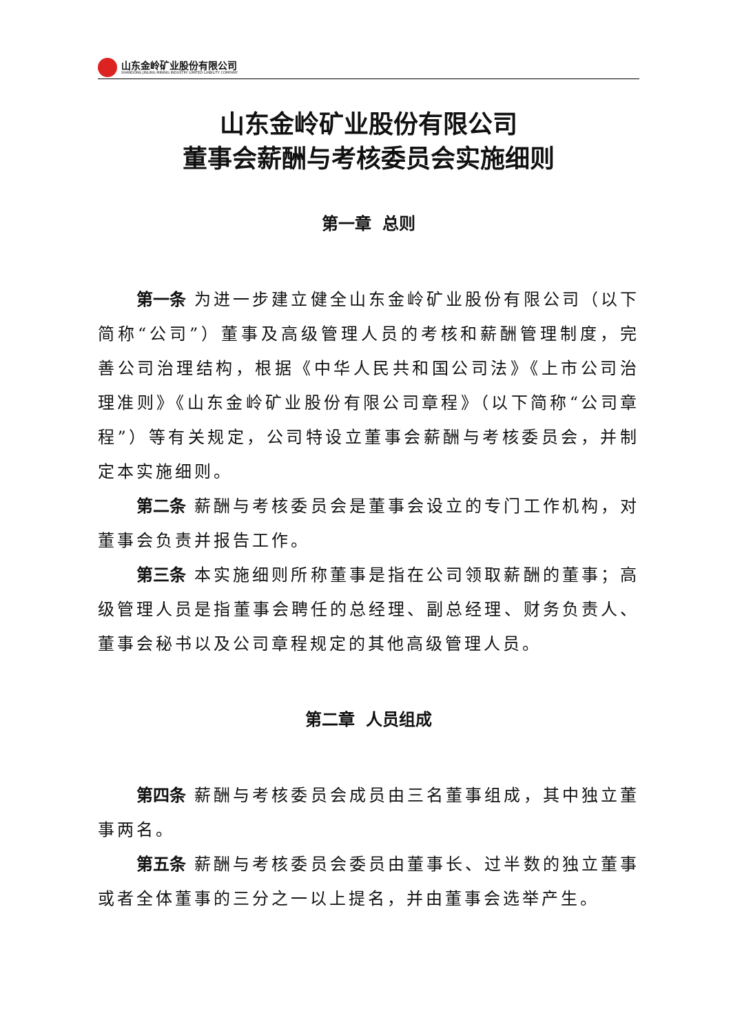山东金岭矿业股份有限公司
SHANDONG JINLING MINING INDUSTRY LIMITED LIABILITY COMPANY
山东金岭矿业股份有限公司
董事会薪酬与考核委员会实施细则
第一章 总则
第一条 为进一步建立健全山东金岭矿业股份有限公司（以下简称“公司”）董事及高级管理人员的考核和薪酬管理制度，完善公司治理结构，根据《中华人民共和国公司法》《上市公司治理准则》《山东金岭矿业股份有限公司章程》（以下简称“公司章程”）等有关规定，公司特设立董事会薪酬与考核委员会，并制定本实施细则。
第二条 薪酬与考核委员会是董事会设立的专门工作机构，对董事会负责并报告工作。
第三条 本实施细则所称董事是指在公司领取薪酬的董事；高级管理人员是指董事会聘任的总经理、副总经理、财务负责人、董事会秘书以及公司章程规定的其他高级管理人员。
第二章 人员组成
第四条 薪酬与考核委员会成员由三名董事组成，其中独立董事两名。
第五条 薪酬与考核委员会委员由董事长、过半数的独立董事或者全体董事的三分之一以上提名，并由董事会选举产生。